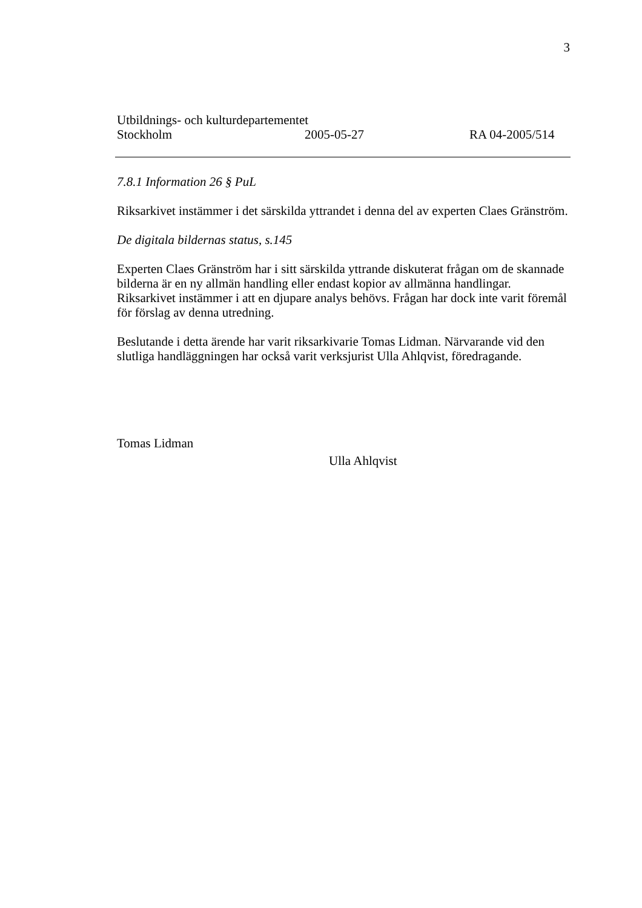3
Utbildnings- och kulturdepartementet
Stockholm 2005-05-27 RA 04-2005/514
7.8.1 Information 26 § PuL
Riksarkivet instämmer i det särskilda yttrandet i denna del av experten Claes Gränström.
De digitala bildernas status, s.145
Experten Claes Gränström har i sitt särskilda yttrande diskuterat frågan om de skannade bilderna är en ny allmän handling eller endast kopior av allmänna handlingar. Riksarkivet instämmer i att en djupare analys behövs. Frågan har dock inte varit föremål för förslag av denna utredning.
Beslutande i detta ärende har varit riksarkivarie Tomas Lidman. Närvarande vid den slutliga handläggningen har också varit verksjurist Ulla Ahlqvist, föredragande.
Tomas Lidman
Ulla Ahlqvist